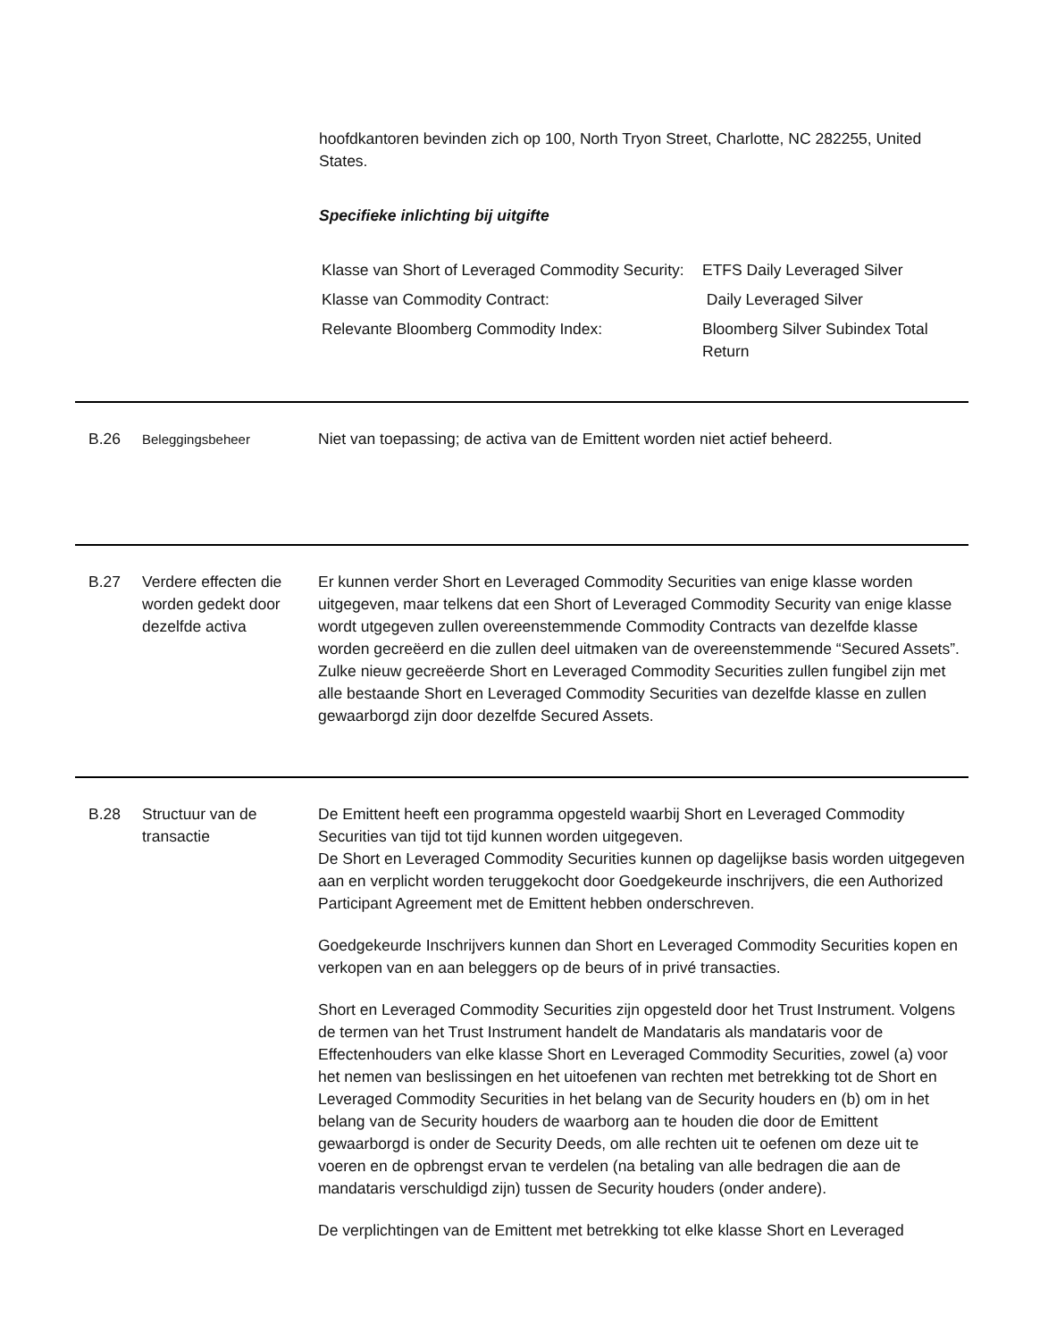hoofdkantoren bevinden zich op 100, North Tryon Street, Charlotte, NC 282255, United States.
Specifieke inlichting bij uitgifte
| Klasse van Short of Leveraged Commodity Security: | ETFS Daily Leveraged Silver |
| Klasse van Commodity Contract: | Daily Leveraged Silver |
| Relevante Bloomberg Commodity Index: | Bloomberg Silver Subindex Total Return |
B.26
Beleggingsbeheer
Niet van toepassing; de activa van de Emittent worden niet actief beheerd.
B.27 Verdere effecten die worden gedekt door dezelfde activa
Er kunnen verder Short en Leveraged Commodity Securities van enige klasse worden uitgegeven, maar telkens dat een Short of Leveraged Commodity Security van enige klasse wordt utgegeven zullen overeenstemmende Commodity Contracts van dezelfde klasse worden gecreëerd en die zullen deel uitmaken van de overeenstemmende “Secured Assets”. Zulke nieuw gecreëerde Short en Leveraged Commodity Securities zullen fungibel zijn met alle bestaande Short en Leveraged Commodity Securities van dezelfde klasse en zullen gewaarborgd zijn door dezelfde Secured Assets.
B.28 Structuur van de transactie
De Emittent heeft een programma opgesteld waarbij Short en Leveraged Commodity Securities van tijd tot tijd kunnen worden uitgegeven.
De Short en Leveraged Commodity Securities kunnen op dagelijkse basis worden uitgegeven aan en verplicht worden teruggekocht door Goedgekeurde inschrijvers, die een Authorized Participant Agreement met de Emittent hebben onderschreven.
Goedgekeurde Inschrijvers kunnen dan Short en Leveraged Commodity Securities kopen en verkopen van en aan beleggers op de beurs of in privé transacties.
Short en Leveraged Commodity Securities zijn opgesteld door het Trust Instrument. Volgens de termen van het Trust Instrument handelt de Mandataris als mandataris voor de Effectenhouders van elke klasse Short en Leveraged Commodity Securities, zowel (a) voor het nemen van beslissingen en het uitoefenen van rechten met betrekking tot de Short en Leveraged Commodity Securities in het belang van de Security houders en (b) om in het belang van de Security houders de waarborg aan te houden die door de Emittent gewaarborgd is onder de Security Deeds, om alle rechten uit te oefenen om deze uit te voeren en de opbrengst ervan te verdelen (na betaling van alle bedragen die aan de mandataris verschuldigd zijn) tussen de Security houders (onder andere).
De verplichtingen van de Emittent met betrekking tot elke klasse Short en Leveraged